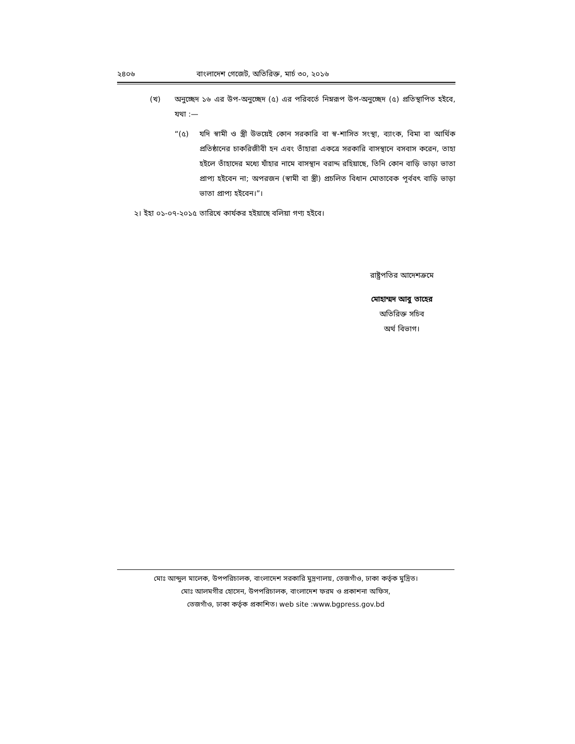২৪০৬ বাংলাদেশ গেজেট, অতিরিক্ত, মার্চ ৩০, ২০১৬
(খ) অনুচ্ছেদ ১৬ এর উপ-অনুচ্ছেদ (৫) এর পরিবর্তে নিম্নরূপ উপ-অনুচ্ছেদ (৫) প্রতিস্থাপিত হইবে, যথা :—
“(৫) যদি স্বামী ও স্ত্রী উভয়েই কোন সরকারি বা স্ব-শাসিত সংস্থা, ব্যাংক, বিমা বা আর্থিক প্রতিষ্ঠানের চাকরিজীবী হন এবং তাঁহারা একত্রে সরকারি বাসস্থানে বসবাস করেন, তাহা হইলে তাঁহাদের মধ্যে যাঁহার নামে বাসস্থান বরাদ্দ রহিয়াছে, তিনি কোন বাড়ি ভাড়া ভাতা প্রাপ্য হইবেন না; অপরজন (স্বামী বা স্ত্রী) প্রচলিত বিধান মোতাবেক পূর্ববৎ বাড়ি ভাড়া ভাতা প্রাপ্য হইবেন।”।
২। ইহা ০১-০৭-২০১৫ তারিখে কার্যকর হইয়াছে বলিয়া গণ্য হইবে।
রাষ্ট্রপতির আদেশক্রমে
মোহাম্মদ আবু তাহের
অতিরিক্ত সচিব
অর্থ বিভাগ।
মোঃ আব্দুল মালেক, উপপরিচালক, বাংলাদেশ সরকারি মুদ্রণালয়, তেজগাঁও, ঢাকা কর্তৃক মুদ্রিত।
মোঃ আলমগীর হোসেন, উপপরিচালক, বাংলাদেশ ফরম ও প্রকাশনা অফিস,
তেজগাঁও, ঢাকা কর্তৃক প্রকাশিত। web site :www.bgpress.gov.bd